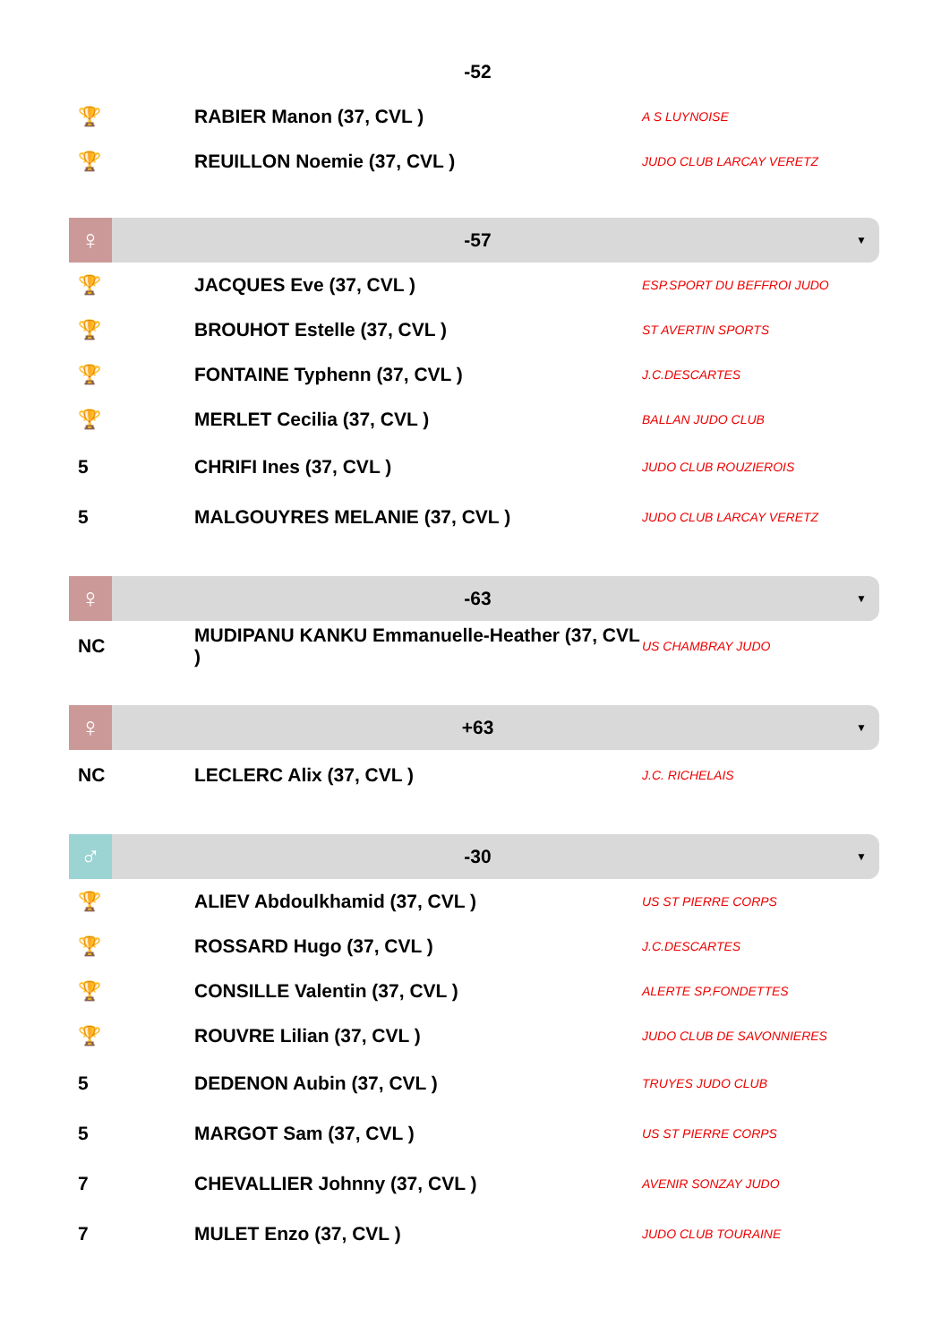-52
| 🏆 | RABIER Manon (37, CVL ) | A S LUYNOISE |
| 🏆 | REUILLON Noemie (37, CVL ) | JUDO CLUB LARCAY VERETZ |
♀ -57 ▼
| 🏆 | JACQUES Eve (37, CVL ) | ESP.SPORT DU BEFFROI JUDO |
| 🏆 | BROUHOT Estelle (37, CVL ) | ST AVERTIN SPORTS |
| 🏆 | FONTAINE Typhenn (37, CVL ) | J.C.DESCARTES |
| 🏆 | MERLET Cecilia (37, CVL ) | BALLAN JUDO CLUB |
| 5 | CHRIFI Ines (37, CVL ) | JUDO CLUB ROUZIEROIS |
| 5 | MALGOUYRES MELANIE (37, CVL ) | JUDO CLUB LARCAY VERETZ |
♀ -63 ▼
| NC | MUDIPANU KANKU Emmanuelle-Heather (37, CVL ) | US CHAMBRAY JUDO |
♀ +63 ▼
| NC | LECLERC Alix (37, CVL ) | J.C. RICHELAIS |
♂ -30 ▼
| 🏆 | ALIEV Abdoulkhamid (37, CVL ) | US ST PIERRE CORPS |
| 🏆 | ROSSARD Hugo (37, CVL ) | J.C.DESCARTES |
| 🏆 | CONSILLE Valentin (37, CVL ) | ALERTE SP.FONDETTES |
| 🏆 | ROUVRE Lilian (37, CVL ) | JUDO CLUB DE SAVONNIERES |
| 5 | DEDENON Aubin (37, CVL ) | TRUYES JUDO CLUB |
| 5 | MARGOT Sam (37, CVL ) | US ST PIERRE CORPS |
| 7 | CHEVALLIER Johnny (37, CVL ) | AVENIR SONZAY JUDO |
| 7 | MULET Enzo (37, CVL ) | JUDO CLUB TOURAINE |